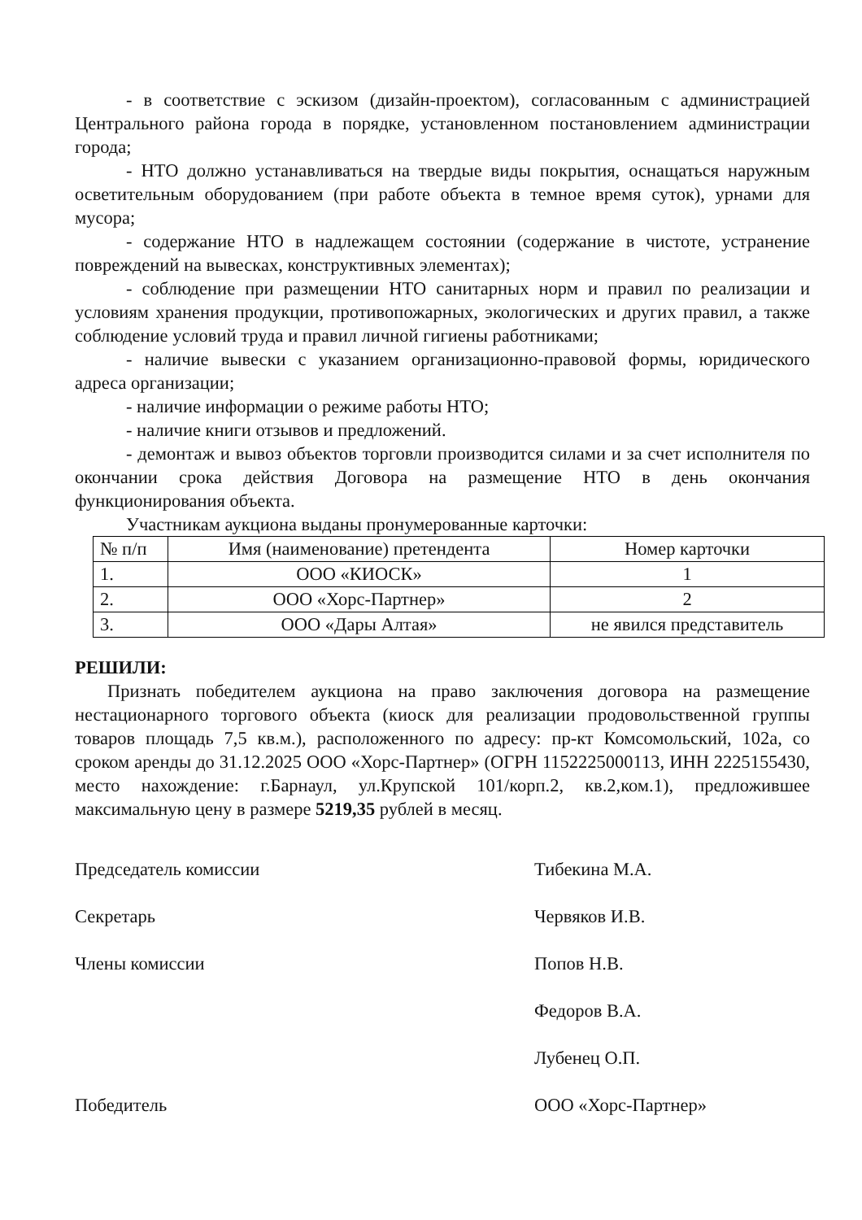- в соответствие с эскизом (дизайн-проектом), согласованным с администрацией Центрального района города в порядке, установленном постановлением администрации города;
- НТО должно устанавливаться на твердые виды покрытия, оснащаться наружным осветительным оборудованием (при работе объекта в темное время суток), урнами для мусора;
- содержание НТО в надлежащем состоянии (содержание в чистоте, устранение повреждений на вывесках, конструктивных элементах);
- соблюдение при размещении НТО санитарных норм и правил по реализации и условиям хранения продукции, противопожарных, экологических и других правил, а также соблюдение условий труда и правил личной гигиены работниками;
- наличие вывески с указанием организационно-правовой формы, юридического адреса организации;
- наличие информации о режиме работы НТО;
- наличие книги отзывов и предложений.
- демонтаж и вывоз объектов торговли производится силами и за счет исполнителя по окончании срока действия Договора на размещение НТО в день окончания функционирования объекта.
Участникам аукциона выданы пронумерованные карточки:
| № п/п | Имя (наименование) претендента | Номер карточки |
| --- | --- | --- |
| 1. | ООО «КИОСК» | 1 |
| 2. | ООО «Хорс-Партнер» | 2 |
| 3. | ООО «Дары Алтая» | не явился представитель |
РЕШИЛИ:
Признать победителем аукциона на право заключения договора на размещение нестационарного торгового объекта (киоск для реализации продовольственной группы товаров площадь 7,5 кв.м.), расположенного по адресу: пр-кт Комсомольский, 102а, со сроком аренды до 31.12.2025 ООО «Хорс-Партнер» (ОГРН 1152225000113, ИНН 2225155430, место нахождение: г.Барнаул, ул.Крупской 101/корп.2, кв.2,ком.1), предложившее максимальную цену в размере 5219,35 рублей в месяц.
Председатель комиссии Тибекина М.А.
Секретарь Червяков И.В.
Члены комиссии Попов Н.В.
Федоров В.А.
Лубенец О.П.
Победитель ООО «Хорс-Партнер»